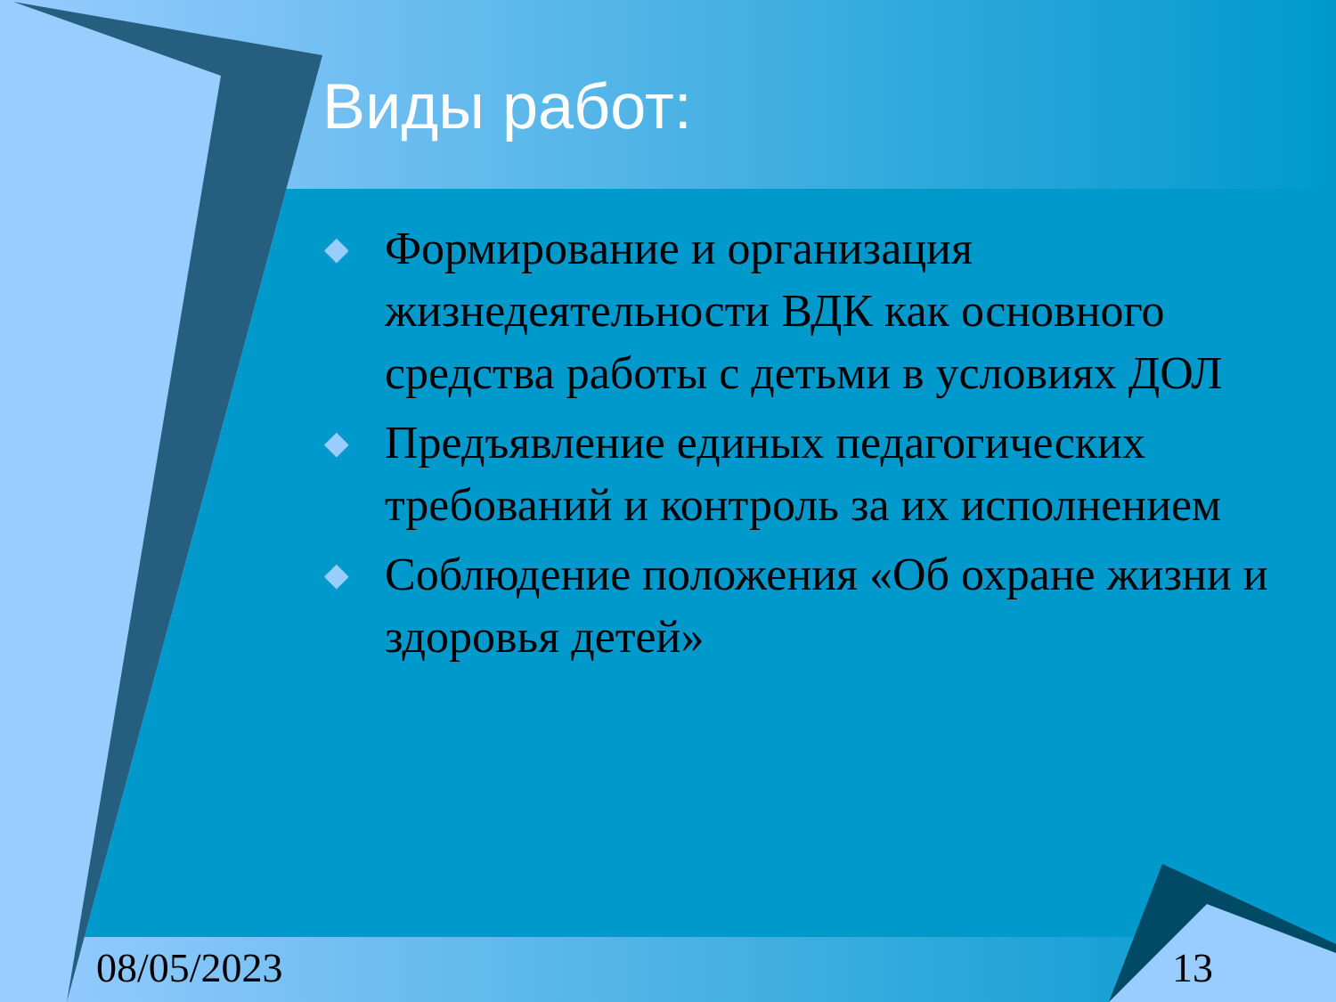Виды работ:
◆ Формирование и организация жизнедеятельности ВДК как основного средства работы с детьми в условиях ДОЛ
◆ Предъявление единых педагогических требований и контроль за их исполнением
◆ Соблюдение положения «Об охране жизни и здоровья детей»
08/05/2023 13